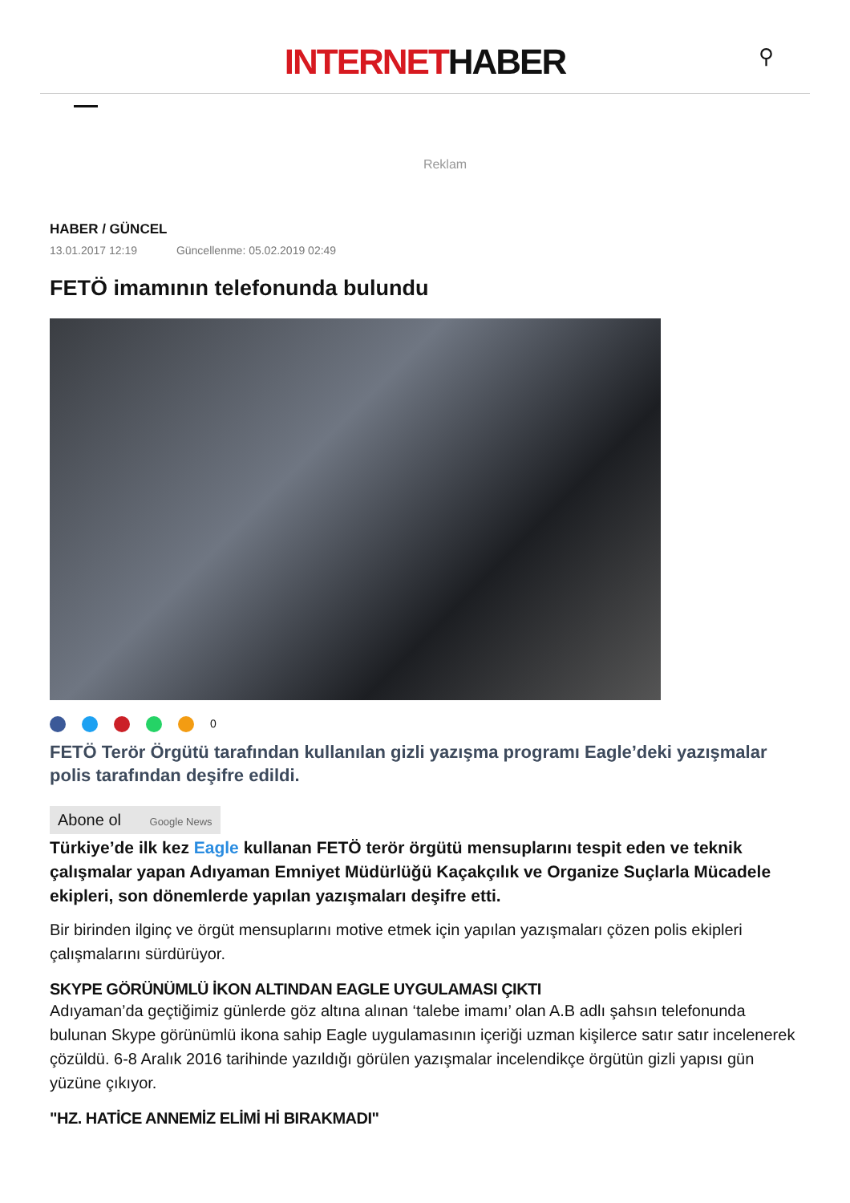INTERNETHABER
⚲
Reklam
HABER / GÜNCEL
13.01.2017 12:19 Güncellenme: 05.02.2019 02:49
FETÖ imamının telefonunda bulundu
0
FETÖ Terör Örgütü tarafından kullanılan gizli yazışma programı Eagle’deki yazışmalar polis tarafından deşifre edildi.
Abone ol Google News
Türkiye’de ilk kez Eagle kullanan FETÖ terör örgütü mensuplarını tespit eden ve teknik çalışmalar yapan Adıyaman Emniyet Müdürlüğü Kaçakçılık ve Organize Suçlarla Mücadele ekipleri, son dönemlerde yapılan yazışmaları deşifre etti.
Bir birinden ilginç ve örgüt mensuplarını motive etmek için yapılan yazışmaları çözen polis ekipleri çalışmalarını sürdürüyor.
SKYPE GÖRÜNÜMLÜ İKON ALTINDAN EAGLE UYGULAMASI ÇIKTI
Adıyaman’da geçtiğimiz günlerde göz altına alınan ‘talebe imamı’ olan A.B adlı şahsın telefonunda bulunan Skype görünümlü ikona sahip Eagle uygulamasının içeriği uzman kişilerce satır satır incelenerek çözüldü. 6-8 Aralık 2016 tarihinde yazıldığı görülen yazışmalar incelendikçe örgütün gizli yapısı gün yüzüne çıkıyor.
"HZ. HATİCE ANNEMİZ ELİMİ Hİ BIRAKMADI"